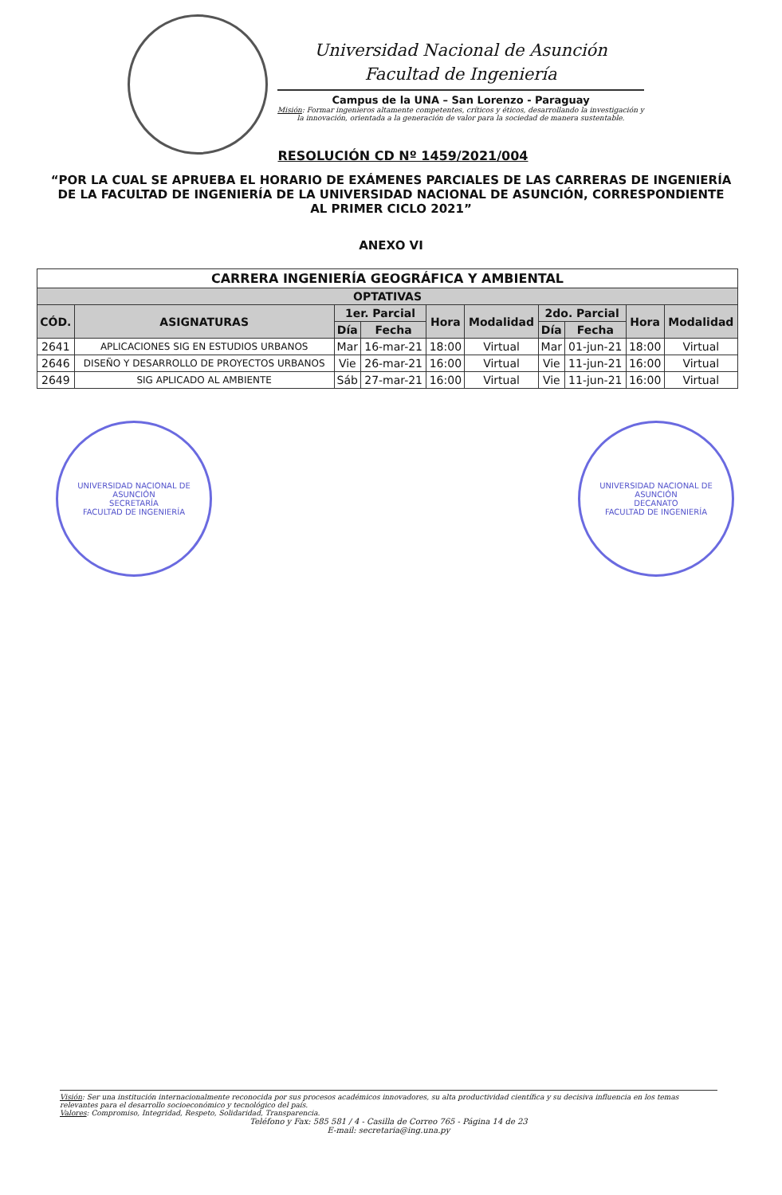Universidad Nacional de Asunción
Facultad de Ingeniería
Campus de la UNA – San Lorenzo - Paraguay
Misión: Formar ingenieros altamente competentes, críticos y éticos, desarrollando la investigación y la innovación, orientada a la generación de valor para la sociedad de manera sustentable.
RESOLUCIÓN CD Nº 1459/2021/004
“POR LA CUAL SE APRUEBA EL HORARIO DE EXÁMENES PARCIALES DE LAS CARRERAS DE INGENIERÍA DE LA FACULTAD DE INGENIERÍA DE LA UNIVERSIDAD NACIONAL DE ASUNCIÓN, CORRESPONDIENTE AL PRIMER CICLO 2021”
ANEXO VI
| CARRERA INGENIERÍA GEOGRÁFICA Y AMBIENTAL | | | | | | | | | |
| --- | --- | --- | --- | --- | --- | --- | --- | --- | --- |
| OPTATIVAS | | | | | | | | | |
| CÓD. | ASIGNATURAS | 1er. Parcial | | Hora | Modalidad | 2do. Parcial | | Hora | Modalidad |
| | | Día | Fecha | | | Día | Fecha | | |
| 2641 | APLICACIONES SIG EN ESTUDIOS URBANOS | Mar | 16-mar-21 | 18:00 | Virtual | Mar | 01-jun-21 | 18:00 | Virtual |
| 2646 | DISEÑO Y DESARROLLO DE PROYECTOS URBANOS | Vie | 26-mar-21 | 16:00 | Virtual | Vie | 11-jun-21 | 16:00 | Virtual |
| 2649 | SIG APLICADO AL AMBIENTE | Sáb | 27-mar-21 | 16:00 | Virtual | Vie | 11-jun-21 | 16:00 | Virtual |
UNIVERSIDAD NACIONAL DE ASUNCIÓN
SECRETARÍA
FACULTAD DE INGENIERÍA
UNIVERSIDAD NACIONAL DE ASUNCIÓN
DECANATO
FACULTAD DE INGENIERÍA
Visión: Ser una institución internacionalmente reconocida por sus procesos académicos innovadores, su alta productividad científica y su decisiva influencia en los temas relevantes para el desarrollo socioeconómico y tecnológico del país.
Valores: Compromiso, Integridad, Respeto, Solidaridad, Transparencia.
Teléfono y Fax: 585 581 / 4 - Casilla de Correo 765 - Página 14 de 23
E-mail: secretaria@ing.una.py